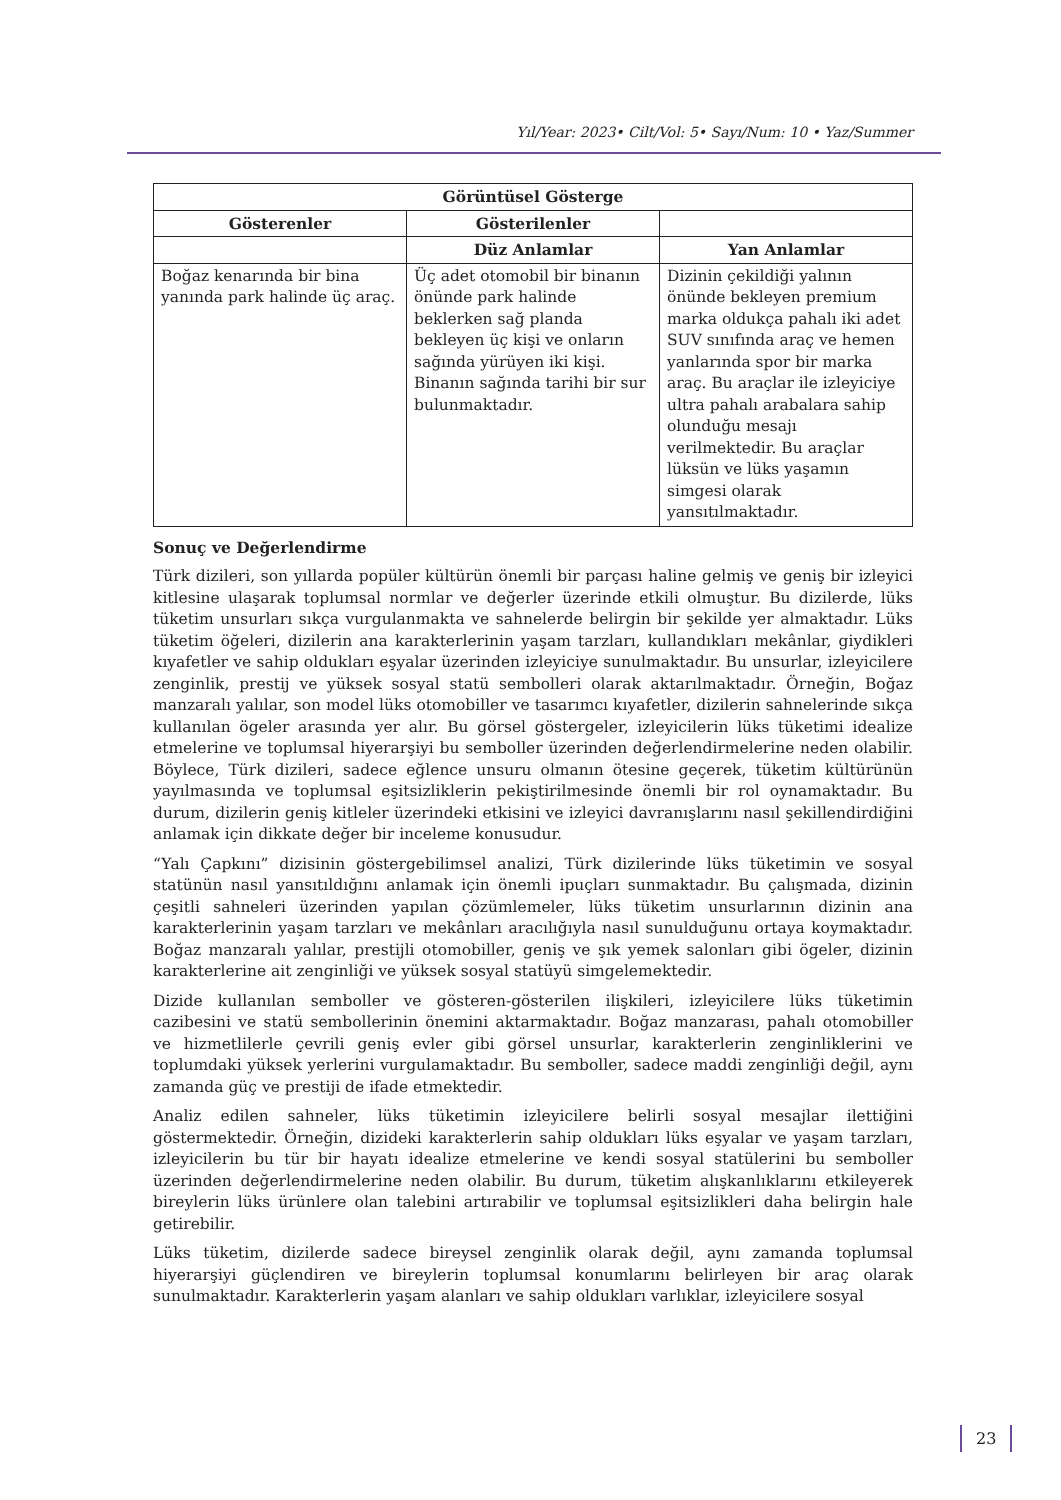Yıl/Year: 2023• Cilt/Vol: 5• Sayı/Num: 10 • Yaz/Summer
| Görüntüsel Gösterge | | |
| --- | --- | --- |
| Gösterenler | Gösterilenler | |
| | Düz Anlamlar | Yan Anlamlar |
| Boğaz kenarında bir bina yanında park halinde üç araç. | Üç adet otomobil bir binanın önünde park halinde beklerken sağ planda bekleyen üç kişi ve onların sağında yürüyen iki kişi. Binanın sağında tarihi bir sur bulunmaktadır. | Dizinin çekildiği yalının önünde bekleyen premium marka oldukça pahalı iki adet SUV sınıfında araç ve hemen yanlarında spor bir marka araç. Bu araçlar ile izleyiciye ultra pahalı arabalara sahip olunduğu mesajı verilmektedir. Bu araçlar lüksün ve lüks yaşamın simgesi olarak yansıtılmaktadır. |
Sonuç ve Değerlendirme
Türk dizileri, son yıllarda popüler kültürün önemli bir parçası haline gelmiş ve geniş bir izleyici kitlesine ulaşarak toplumsal normlar ve değerler üzerinde etkili olmuştur. Bu dizilerde, lüks tüketim unsurları sıkça vurgulanmakta ve sahnelerde belirgin bir şekilde yer almaktadır. Lüks tüketim öğeleri, dizilerin ana karakterlerinin yaşam tarzları, kullandıkları mekânlar, giydikleri kıyafetler ve sahip oldukları eşyalar üzerinden izleyiciye sunulmaktadır. Bu unsurlar, izleyicilere zenginlik, prestij ve yüksek sosyal statü sembolleri olarak aktarılmaktadır. Örneğin, Boğaz manzaralı yalılar, son model lüks otomobiller ve tasarımcı kıyafetler, dizilerin sahnelerinde sıkça kullanılan ögeler arasında yer alır. Bu görsel göstergeler, izleyicilerin lüks tüketimi idealize etmelerine ve toplumsal hiyerarşiyi bu semboller üzerinden değerlendirmelerine neden olabilir. Böylece, Türk dizileri, sadece eğlence unsuru olmanın ötesine geçerek, tüketim kültürünün yayılmasında ve toplumsal eşitsizliklerin pekiştirilmesinde önemli bir rol oynamaktadır. Bu durum, dizilerin geniş kitleler üzerindeki etkisini ve izleyici davranışlarını nasıl şekillendirdiğini anlamak için dikkate değer bir inceleme konusudur.
“Yalı Çapkını” dizisinin göstergebilimsel analizi, Türk dizilerinde lüks tüketimin ve sosyal statünün nasıl yansıtıldığını anlamak için önemli ipuçları sunmaktadır. Bu çalışmada, dizinin çeşitli sahneleri üzerinden yapılan çözümlemeler, lüks tüketim unsurlarının dizinin ana karakterlerinin yaşam tarzları ve mekânları aracılığıyla nasıl sunulduğunu ortaya koymaktadır. Boğaz manzaralı yalılar, prestijli otomobiller, geniş ve şık yemek salonları gibi ögeler, dizinin karakterlerine ait zenginliği ve yüksek sosyal statüyü simgelemektedir.
Dizide kullanılan semboller ve gösteren-gösterilen ilişkileri, izleyicilere lüks tüketimin cazibesini ve statü sembollerinin önemini aktarmaktadır. Boğaz manzarası, pahalı otomobiller ve hizmetlilerle çevrili geniş evler gibi görsel unsurlar, karakterlerin zenginliklerini ve toplumdaki yüksek yerlerini vurgulamaktadır. Bu semboller, sadece maddi zenginliği değil, aynı zamanda güç ve prestiji de ifade etmektedir.
Analiz edilen sahneler, lüks tüketimin izleyicilere belirli sosyal mesajlar ilettiğini göstermektedir. Örneğin, dizideki karakterlerin sahip oldukları lüks eşyalar ve yaşam tarzları, izleyicilerin bu tür bir hayatı idealize etmelerine ve kendi sosyal statülerini bu semboller üzerinden değerlendirmelerine neden olabilir. Bu durum, tüketim alışkanlıklarını etkileyerek bireylerin lüks ürünlere olan talebini artırabilir ve toplumsal eşitsizlikleri daha belirgin hale getirebilir.
Lüks tüketim, dizilerde sadece bireysel zenginlik olarak değil, aynı zamanda toplumsal hiyerarşiyi güçlendiren ve bireylerin toplumsal konumlarını belirleyen bir araç olarak sunulmaktadır. Karakterlerin yaşam alanları ve sahip oldukları varlıklar, izleyicilere sosyal
23